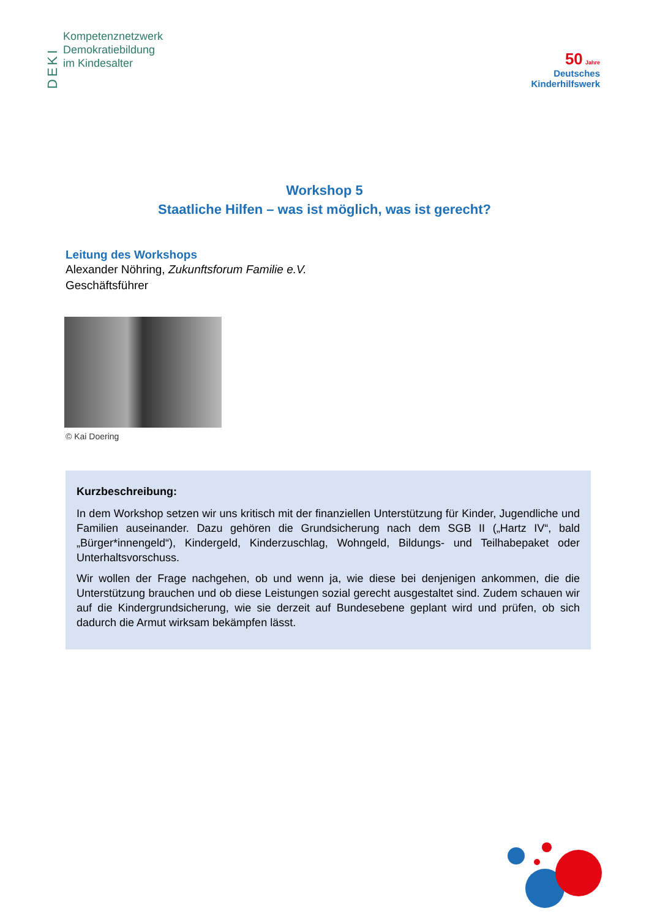DEKI
Kompetenznetzwerk
Demokratiebildung
im Kindesalter
50 Jahre
Deutsches
Kinderhilfswerk
Workshop 5
Staatliche Hilfen – was ist möglich, was ist gerecht?
Leitung des Workshops
Alexander Nöhring, Zukunftsforum Familie e.V.
Geschäftsführer
© Kai Doering
Kurzbeschreibung:
In dem Workshop setzen wir uns kritisch mit der finanziellen Unterstützung für Kinder, Jugendliche und Familien auseinander. Dazu gehören die Grundsicherung nach dem SGB II („Hartz IV“, bald „Bürger*innengeld“), Kindergeld, Kinderzuschlag, Wohngeld, Bildungs- und Teilhabepaket oder Unterhaltsvorschuss.
Wir wollen der Frage nachgehen, ob und wenn ja, wie diese bei denjenigen ankommen, die die Unterstützung brauchen und ob diese Leistungen sozial gerecht ausgestaltet sind. Zudem schauen wir auf die Kindergrundsicherung, wie sie derzeit auf Bundesebene geplant wird und prüfen, ob sich dadurch die Armut wirksam bekämpfen lässt.